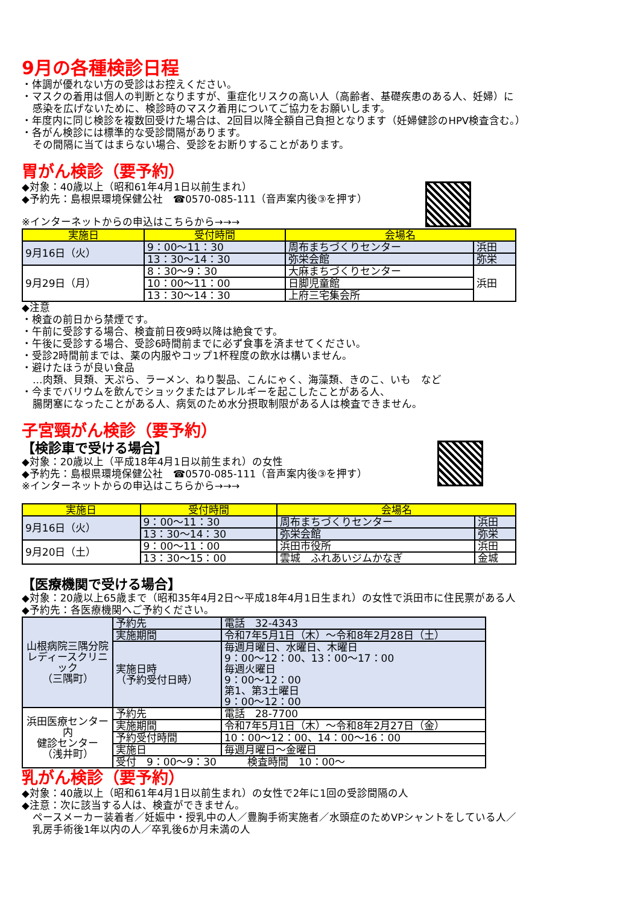9月の各種検診日程
・体調が優れない方の受診はお控えください。
・マスクの着用は個人の判断となりますが、重症化リスクの高い人（高齢者、基礎疾患のある人、妊婦）に
感染を広げないために、検診時のマスク着用についてご協力をお願いします。
・年度内に同じ検診を複数回受けた場合は、2回目以降全額自己負担となります（妊婦健診のHPV検査含む。）
・各がん検診には標準的な受診間隔があります。
その間隔に当てはまらない場合、受診をお断りすることがあります。
胃がん検診（要予約）
◆対象：40歳以上（昭和61年4月1日以前生まれ）
◆予約先：島根県環境保健公社　☎0570-085-111（音声案内後③を押す）
※インターネットからの申込はこちらから→→→
| 実施日 | 受付時間 | 会場名 | |
| --- | --- | --- | --- |
| 9月16日（火） | 9：00～11：30 | 周布まちづくりセンター | 浜田 |
| | 13：30～14：30 | 弥栄会館 | 弥栄 |
| 9月29日（月） | 8：30～9：30 | 大麻まちづくりセンター | 浜田 |
| | 10：00～11：00 | 日脚児童館 | |
| | 13：30～14：30 | 上府三宅集会所 | |
◆注意
・検査の前日から禁煙です。
・午前に受診する場合、検査前日夜9時以降は絶食です。
・午後に受診する場合、受診6時間前までに必ず食事を済ませてください。
・受診2時間前までは、薬の内服やコップ1杯程度の飲水は構いません。
・避けたほうが良い食品
…肉類、貝類、天ぷら、ラーメン、ねり製品、こんにゃく、海藻類、きのこ、いも　など
・今までバリウムを飲んでショックまたはアレルギーを起こしたことがある人、
腸閉塞になったことがある人、病気のため水分摂取制限がある人は検査できません。
子宮頸がん検診（要予約）
【検診車で受ける場合】
◆対象：20歳以上（平成18年4月1日以前生まれ）の女性
◆予約先：島根県環境保健公社　☎0570-085-111（音声案内後③を押す）
※インターネットからの申込はこちらから→→→
| 実施日 | 受付時間 | 会場名 | |
| --- | --- | --- | --- |
| 9月16日（火） | 9：00～11：30 | 周布まちづくりセンター | 浜田 |
| | 13：30～14：30 | 弥栄会館 | 弥栄 |
| 9月20日（土） | 9：00～11：00 | 浜田市役所 | 浜田 |
| | 13：30～15：00 | 雲城 ふれあいジムかなぎ | 金城 |
【医療機関で受ける場合】
◆対象：20歳以上65歳まで（昭和35年4月2日～平成18年4月1日生まれ）の女性で浜田市に住民票がある人
◆予約先：各医療機関へご予約ください。
| 山根病院三隅分院 レディースクリニック （三隅町） | 予約先 | 電話 32-4343 |
| | 実施期間 | 令和7年5月1日（木）～令和8年2月28日（土） |
| | 実施日時 （予約受付日時） | 毎週月曜日、水曜日、木曜日 9：00～12：00、13：00～17：00 毎週火曜日 9：00～12：00 第1、第3土曜日 9：00～12：00 |
| 浜田医療センター内 健診センター （浅井町） | 予約先 | 電話 28-7700 |
| | 実施期間 | 令和7年5月1日（木）～令和8年2月27日（金） |
| | 予約受付時間 | 10：00～12：00、14：00～16：00 |
| | 実施日 | 毎週月曜日～金曜日 |
| | 受付 9：00～9：30 検査時間 10：00～ | |
乳がん検診（要予約）
◆対象：40歳以上（昭和61年4月1日以前生まれ）の女性で2年に1回の受診間隔の人
◆注意：次に該当する人は、検査ができません。
ペースメーカー装着者／妊娠中・授乳中の人／豊胸手術実施者／水頭症のためVPシャントをしている人／
乳房手術後1年以内の人／卒乳後6か月未満の人